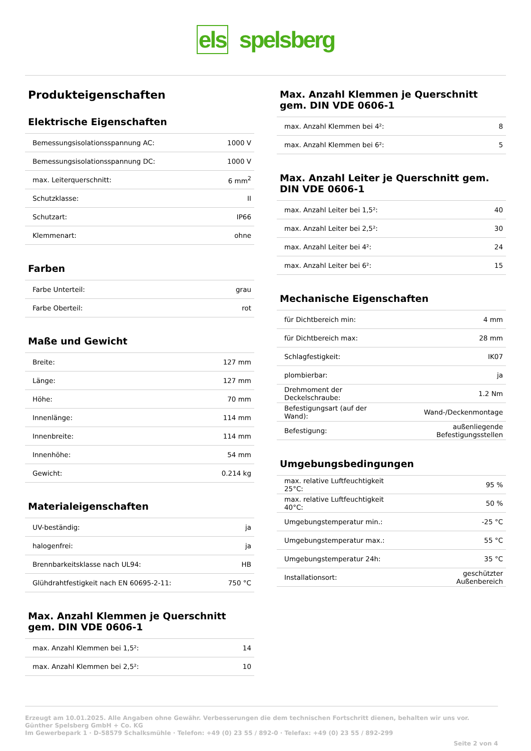els spelsberg
Produkteigenschaften
Elektrische Eigenschaften
| Bemessungsisolationsspannung AC: | 1000 V |
| Bemessungsisolationsspannung DC: | 1000 V |
| max. Leiterquerschnitt: | 6 mm<sup>2</sup> |
| Schutzklasse: | II |
| Schutzart: | IP66 |
| Klemmenart: | ohne |
Farben
| Farbe Unterteil: | grau |
| Farbe Oberteil: | rot |
Maße und Gewicht
| Breite: | 127 mm |
| Länge: | 127 mm |
| Höhe: | 70 mm |
| Innenlänge: | 114 mm |
| Innenbreite: | 114 mm |
| Innenhöhe: | 54 mm |
| Gewicht: | 0.214 kg |
Materialeigenschaften
| UV-beständig: | ja |
| halogenfrei: | ja |
| Brennbarkeitsklasse nach UL94: | HB |
| Glühdrahtfestigkeit nach EN 60695-2-11: | 750 °C |
Max. Anzahl Klemmen je Querschnitt gem. DIN VDE 0606-1
| max. Anzahl Klemmen bei 1,5²: | 14 |
| max. Anzahl Klemmen bei 2,5²: | 10 |
Max. Anzahl Klemmen je Querschnitt gem. DIN VDE 0606-1
| max. Anzahl Klemmen bei 4²: | 8 |
| max. Anzahl Klemmen bei 6²: | 5 |
Max. Anzahl Leiter je Querschnitt gem. DIN VDE 0606-1
| max. Anzahl Leiter bei 1,5²: | 40 |
| max. Anzahl Leiter bei 2,5²: | 30 |
| max. Anzahl Leiter bei 4²: | 24 |
| max. Anzahl Leiter bei 6²: | 15 |
Mechanische Eigenschaften
| für Dichtbereich min: | 4 mm |
| für Dichtbereich max: | 28 mm |
| Schlagfestigkeit: | IK07 |
| plombierbar: | ja |
| Drehmoment der Deckelschraube: | 1.2 Nm |
| Befestigungsart (auf der Wand): | Wand-/Deckenmontage |
| Befestigung: | außenliegende Befestigungsstellen |
Umgebungsbedingungen
| max. relative Luftfeuchtigkeit 25°C: | 95 % |
| max. relative Luftfeuchtigkeit 40°C: | 50 % |
| Umgebungstemperatur min.: | -25 °C |
| Umgebungstemperatur max.: | 55 °C |
| Umgebungstemperatur 24h: | 35 °C |
| Installationsort: | geschützter Außenbereich |
Erzeugt am 10.01.2025. Alle Angaben ohne Gewähr. Verbesserungen die dem technischen Fortschritt dienen, behalten wir uns vor.
Günther Spelsberg GmbH + Co. KG
Im Gewerbepark 1 · D-58579 Schalksmühle · Telefon: +49 (0) 23 55 / 892-0 · Telefax: +49 (0) 23 55 / 892-299
Seite 2 von 4